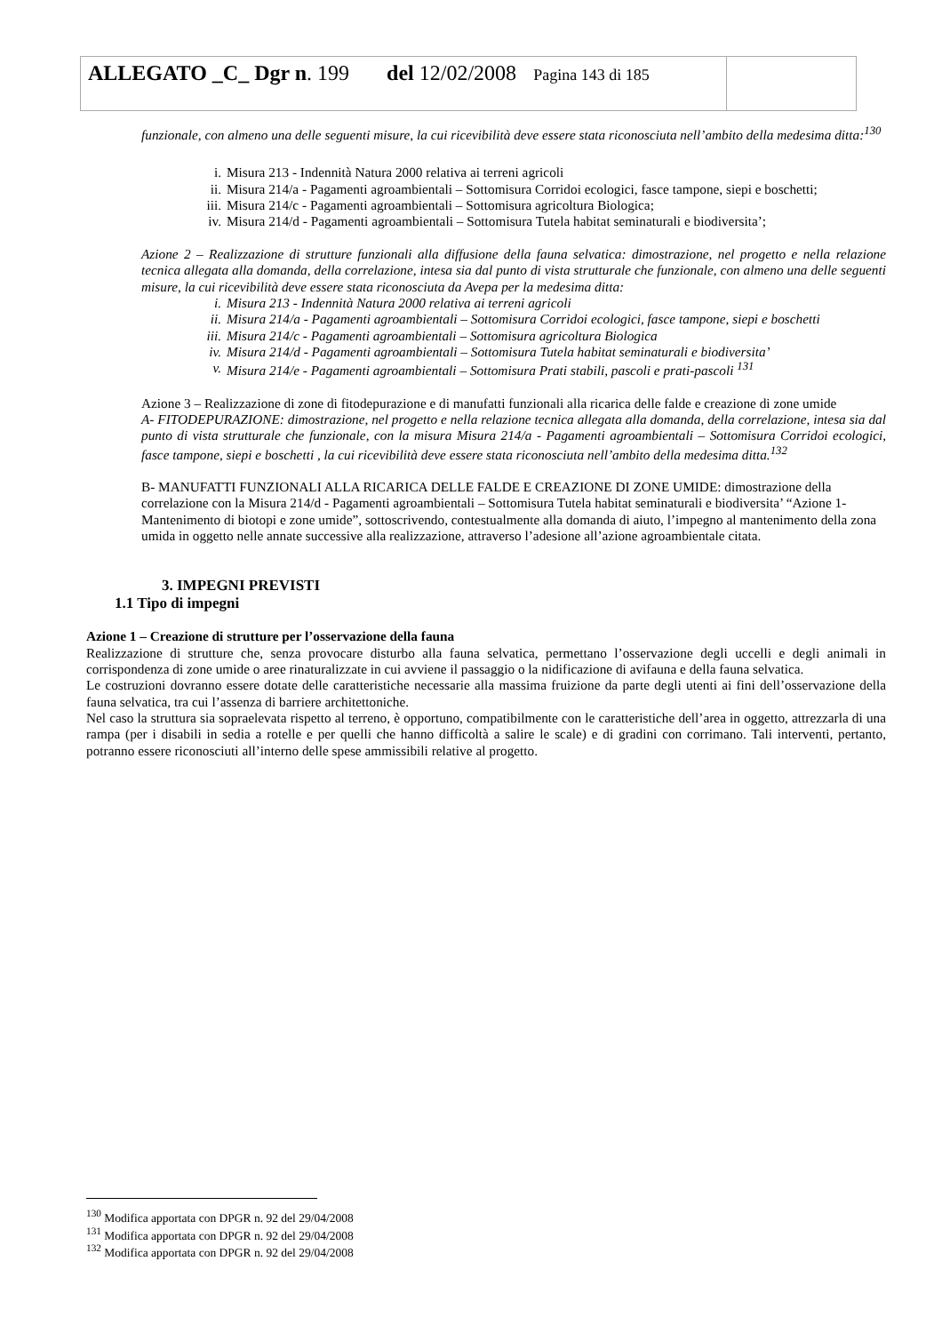| ALLEGATO _C_ Dgr n . 199 del 12/02/2008 Pagina 143 di 185 | |
funzionale, con almeno una delle seguenti misure, la cui ricevibilità deve essere stata riconosciuta nell’ambito della medesima ditta:<sup>130</sup>
i. Misura 213 - Indennità Natura 2000 relativa ai terreni agricoli
ii. Misura 214/a - Pagamenti agroambientali – Sottomisura Corridoi ecologici, fasce tampone, siepi e boschetti;
iii. Misura 214/c - Pagamenti agroambientali – Sottomisura agricoltura Biologica;
iv. Misura 214/d - Pagamenti agroambientali – Sottomisura Tutela habitat seminaturali e biodiversita’;
Azione 2 – Realizzazione di strutture funzionali alla diffusione della fauna selvatica: dimostrazione, nel progetto e nella relazione tecnica allegata alla domanda, della correlazione, intesa sia dal punto di vista strutturale che funzionale, con almeno una delle seguenti misure, la cui ricevibilità deve essere stata riconosciuta da Avepa per la medesima ditta:
i. Misura 213 - Indennità Natura 2000 relativa ai terreni agricoli
ii. Misura 214/a - Pagamenti agroambientali – Sottomisura Corridoi ecologici, fasce tampone, siepi e boschetti
iii. Misura 214/c - Pagamenti agroambientali – Sottomisura agricoltura Biologica
iv. Misura 214/d - Pagamenti agroambientali – Sottomisura Tutela habitat seminaturali e biodiversita’
v. Misura 214/e - Pagamenti agroambientali – Sottomisura Prati stabili, pascoli e prati-pascoli <sup>131</sup>
Azione 3 – Realizzazione di zone di fitodepurazione e di manufatti funzionali alla ricarica delle falde e creazione di zone umide
A- FITODEPURAZIONE: dimostrazione, nel progetto e nella relazione tecnica allegata alla domanda, della correlazione, intesa sia dal punto di vista strutturale che funzionale, con la misura Misura 214/a - Pagamenti agroambientali – Sottomisura Corridoi ecologici, fasce tampone, siepi e boschetti , la cui ricevibilità deve essere stata riconosciuta nell’ambito della medesima ditta.<sup>132</sup>
B- MANUFATTI FUNZIONALI ALLA RICARICA DELLE FALDE E CREAZIONE DI ZONE UMIDE: dimostrazione della correlazione con la Misura 214/d - Pagamenti agroambientali – Sottomisura Tutela habitat seminaturali e biodiversita’ “Azione 1- Mantenimento di biotopi e zone umide”, sottoscrivendo, contestualmente alla domanda di aiuto, l’impegno al mantenimento della zona umida in oggetto nelle annate successive alla realizzazione, attraverso l’adesione all’azione agroambientale citata.
3. IMPEGNI PREVISTI
1.1 Tipo di impegni
Azione 1 – Creazione di strutture per l’osservazione della fauna
Realizzazione di strutture che, senza provocare disturbo alla fauna selvatica, permettano l’osservazione degli uccelli e degli animali in corrispondenza di zone umide o aree rinaturalizzate in cui avviene il passaggio o la nidificazione di avifauna e della fauna selvatica.
Le costruzioni dovranno essere dotate delle caratteristiche necessarie alla massima fruizione da parte degli utenti ai fini dell’osservazione della fauna selvatica, tra cui l’assenza di barriere architettoniche.
Nel caso la struttura sia sopraelevata rispetto al terreno, è opportuno, compatibilmente con le caratteristiche dell’area in oggetto, attrezzarla di una rampa (per i disabili in sedia a rotelle e per quelli che hanno difficoltà a salire le scale) e di gradini con corrimano. Tali interventi, pertanto, potranno essere riconosciuti all’interno delle spese ammissibili relative al progetto.
<sup>130</sup> Modifica apportata con DPGR n. 92 del 29/04/2008
<sup>131</sup> Modifica apportata con DPGR n. 92 del 29/04/2008
<sup>132</sup> Modifica apportata con DPGR n. 92 del 29/04/2008